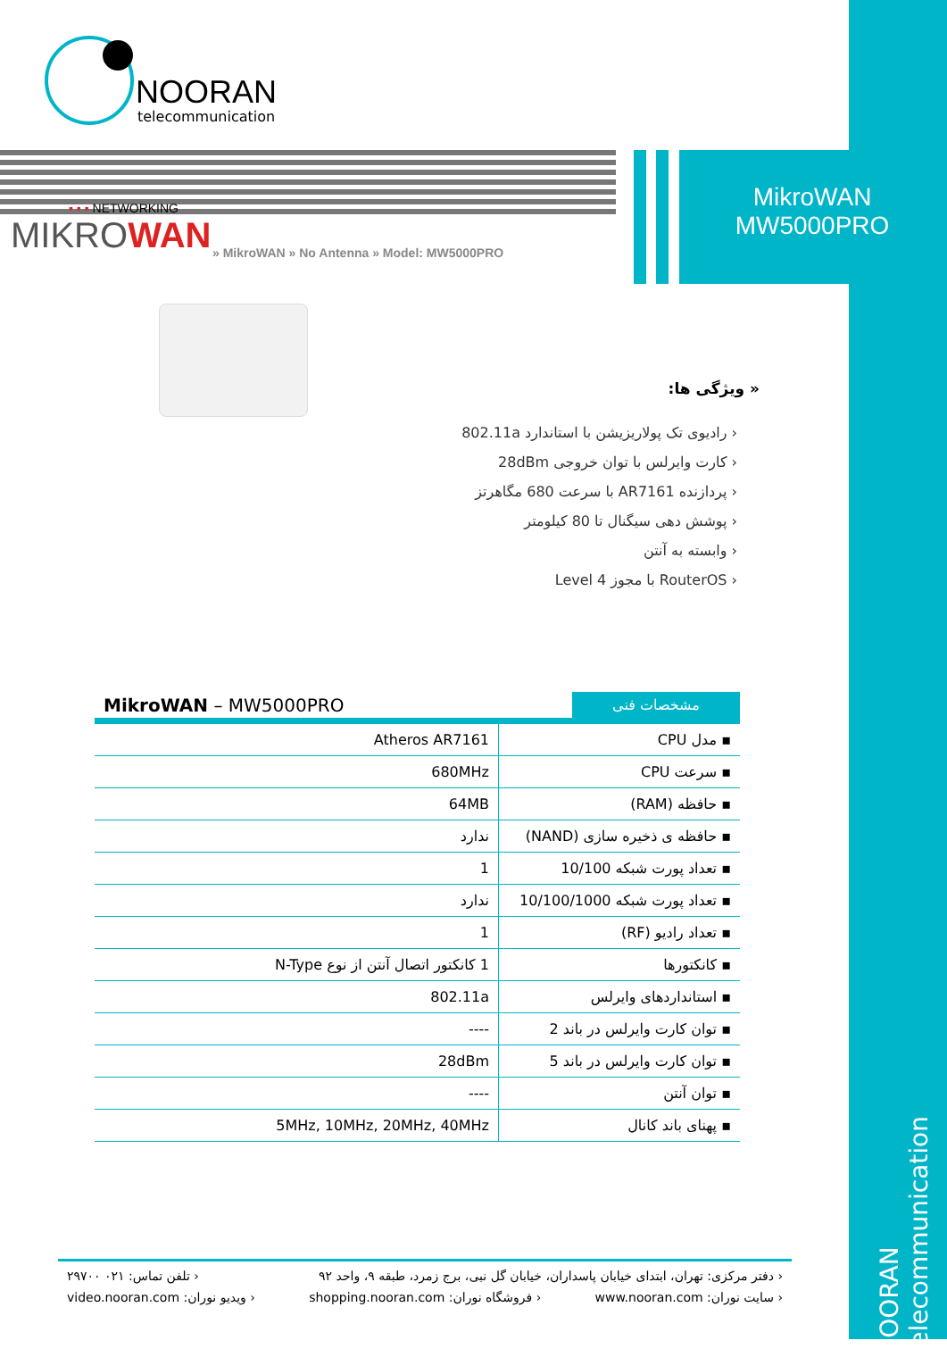NOORAN
telecommunication
MikroWAN
MW5000PRO
▪ ▪ ▪ NETWORKING
MIKROWAN
» MikroWAN » No Antenna » Model: MW5000PRO
« ویژگی ها:
‹ رادیوی تک پولاریزیشن با استاندارد 802.11a
‹ کارت وایرلس با توان خروجی 28dBm
‹ پردازنده AR7161 با سرعت 680 مگاهرتز
‹ پوشش دهی سیگنال تا 80 کیلومتر
‹ وابسته به آنتن
‹ RouterOS با مجوز Level 4
MikroWAN – MW5000PRO
مشخصات فنی
| Atheros AR7161 | ▪ مدل CPU |
| 680MHz | ▪ سرعت CPU |
| 64MB | ▪ حافظه (RAM) |
| ندارد | ▪ حافظه ی ذخیره سازی (NAND) |
| 1 | ▪ تعداد پورت شبکه 10/100 |
| ندارد | ▪ تعداد پورت شبکه 10/100/1000 |
| 1 | ▪ تعداد رادیو (RF) |
| 1 کانکتور اتصال آنتن از نوع N-Type | ▪ کانکتورها |
| 802.11a | ▪ استانداردهای وایرلس |
| ---- | ▪ توان کارت وایرلس در باند 2 |
| 28dBm | ▪ توان کارت وایرلس در باند 5 |
| ---- | ▪ توان آنتن |
| 5MHz, 10MHz, 20MHz, 40MHz | ▪ پهنای باند کانال |
‹ دفتر مرکزی: تهران، ابتدای خیابان پاسداران، خیابان گل نبی، برج زمرد، طبقه ۹، واحد ۹۲ ‹ تلفن تماس: ۰۲۱ ۲۹۷۰۰
‹ سایت نوران: www.nooran.com ‹ فروشگاه نوران: shopping.nooran.com ‹ ویدیو نوران: video.nooran.com
NOORAN telecommunication